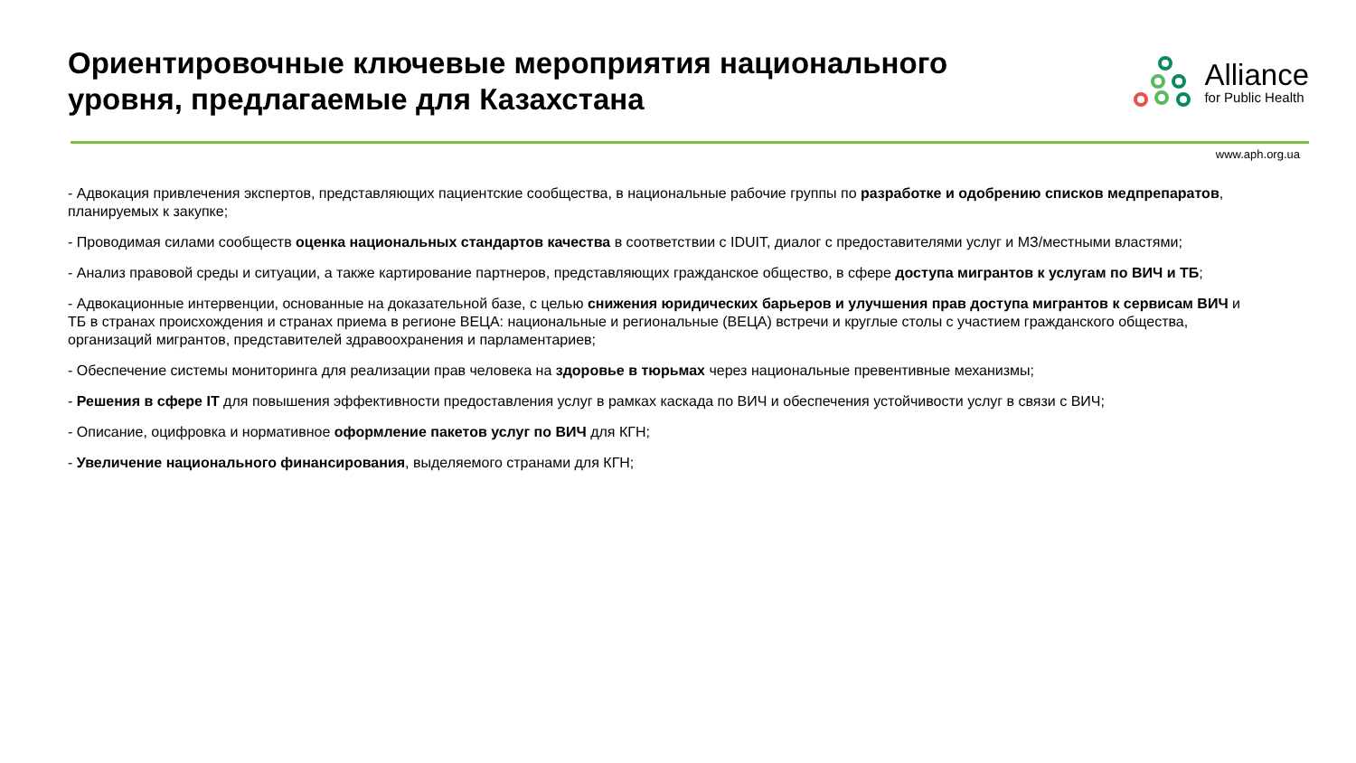Ориентировочные ключевые мероприятия национального уровня, предлагаемые для Казахстана
Alliance
for Public Health
www.aph.org.ua
- Адвокация привлечения экспертов, представляющих пациентские сообщества, в национальные рабочие группы по разработке и одобрению списков медпрепаратов, планируемых к закупке;
- Проводимая силами сообществ оценка национальных стандартов качества в соответствии с IDUIT, диалог с предоставителями услуг и МЗ/местными властями;
- Анализ правовой среды и ситуации, а также картирование партнеров, представляющих гражданское общество, в сфере доступа мигрантов к услугам по ВИЧ и ТБ;
- Адвокационные интервенции, основанные на доказательной базе, с целью снижения юридических барьеров и улучшения прав доступа мигрантов к сервисам ВИЧ и ТБ в странах происхождения и странах приема в регионе ВЕЦА: национальные и региональные (ВЕЦА) встречи и круглые столы с участием гражданского общества, организаций мигрантов, представителей здравоохранения и парламентариев;
- Обеспечение системы мониторинга для реализации прав человека на здоровье в тюрьмах через национальные превентивные механизмы;
- Решения в сфере IT для повышения эффективности предоставления услуг в рамках каскада по ВИЧ и обеспечения устойчивости услуг в связи с ВИЧ;
- Описание, оцифровка и нормативное оформление пакетов услуг по ВИЧ для КГН;
- Увеличение национального финансирования, выделяемого странами для КГН;